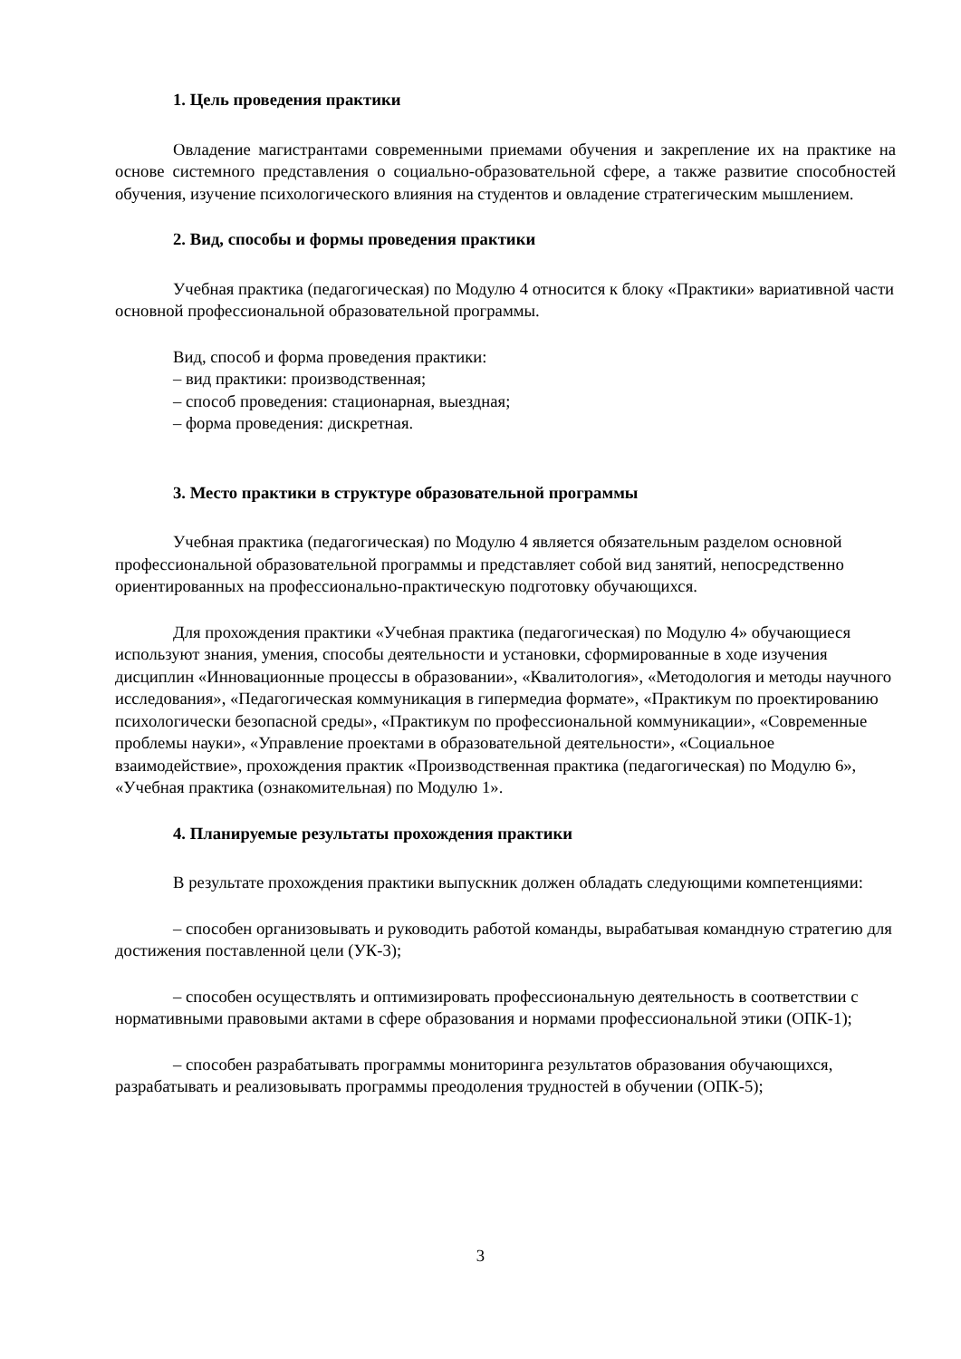1. Цель проведения практики
Овладение магистрантами современными приемами обучения и закрепление их на практике на основе системного представления о социально-образовательной сфере, а также развитие способностей обучения, изучение психологического влияния на студентов и овладение стратегическим мышлением.
2. Вид, способы и формы проведения практики
Учебная практика (педагогическая) по Модулю 4 относится к блоку «Практики» вариативной части основной профессиональной образовательной программы.
Вид, способ и форма проведения практики:
– вид практики: производственная;
– способ проведения: стационарная, выездная;
– форма проведения: дискретная.
3. Место практики в структуре образовательной программы
Учебная практика (педагогическая) по Модулю 4 является обязательным разделом основной профессиональной образовательной программы и представляет собой вид занятий, непосредственно ориентированных на профессионально-практическую подготовку обучающихся.
Для прохождения практики «Учебная практика (педагогическая) по Модулю 4» обучающиеся используют знания, умения, способы деятельности и установки, сформированные в ходе изучения дисциплин «Инновационные процессы в образовании», «Квалитология», «Методология и методы научного исследования», «Педагогическая коммуникация в гипермедиа формате», «Практикум по проектированию психологически безопасной среды», «Практикум по профессиональной коммуникации», «Современные проблемы науки», «Управление проектами в образовательной деятельности», «Социальное взаимодействие», прохождения практик «Производственная практика (педагогическая) по Модулю 6», «Учебная практика (ознакомительная) по Модулю 1».
4. Планируемые результаты прохождения практики
В результате прохождения практики выпускник должен обладать следующими компетенциями:
– способен организовывать и руководить работой команды, вырабатывая командную стратегию для достижения поставленной цели (УК-3);
– способен осуществлять и оптимизировать профессиональную деятельность в соответствии с нормативными правовыми актами в сфере образования и нормами профессиональной этики (ОПК-1);
– способен разрабатывать программы мониторинга результатов образования обучающихся, разрабатывать и реализовывать программы преодоления трудностей в обучении (ОПК-5);
3